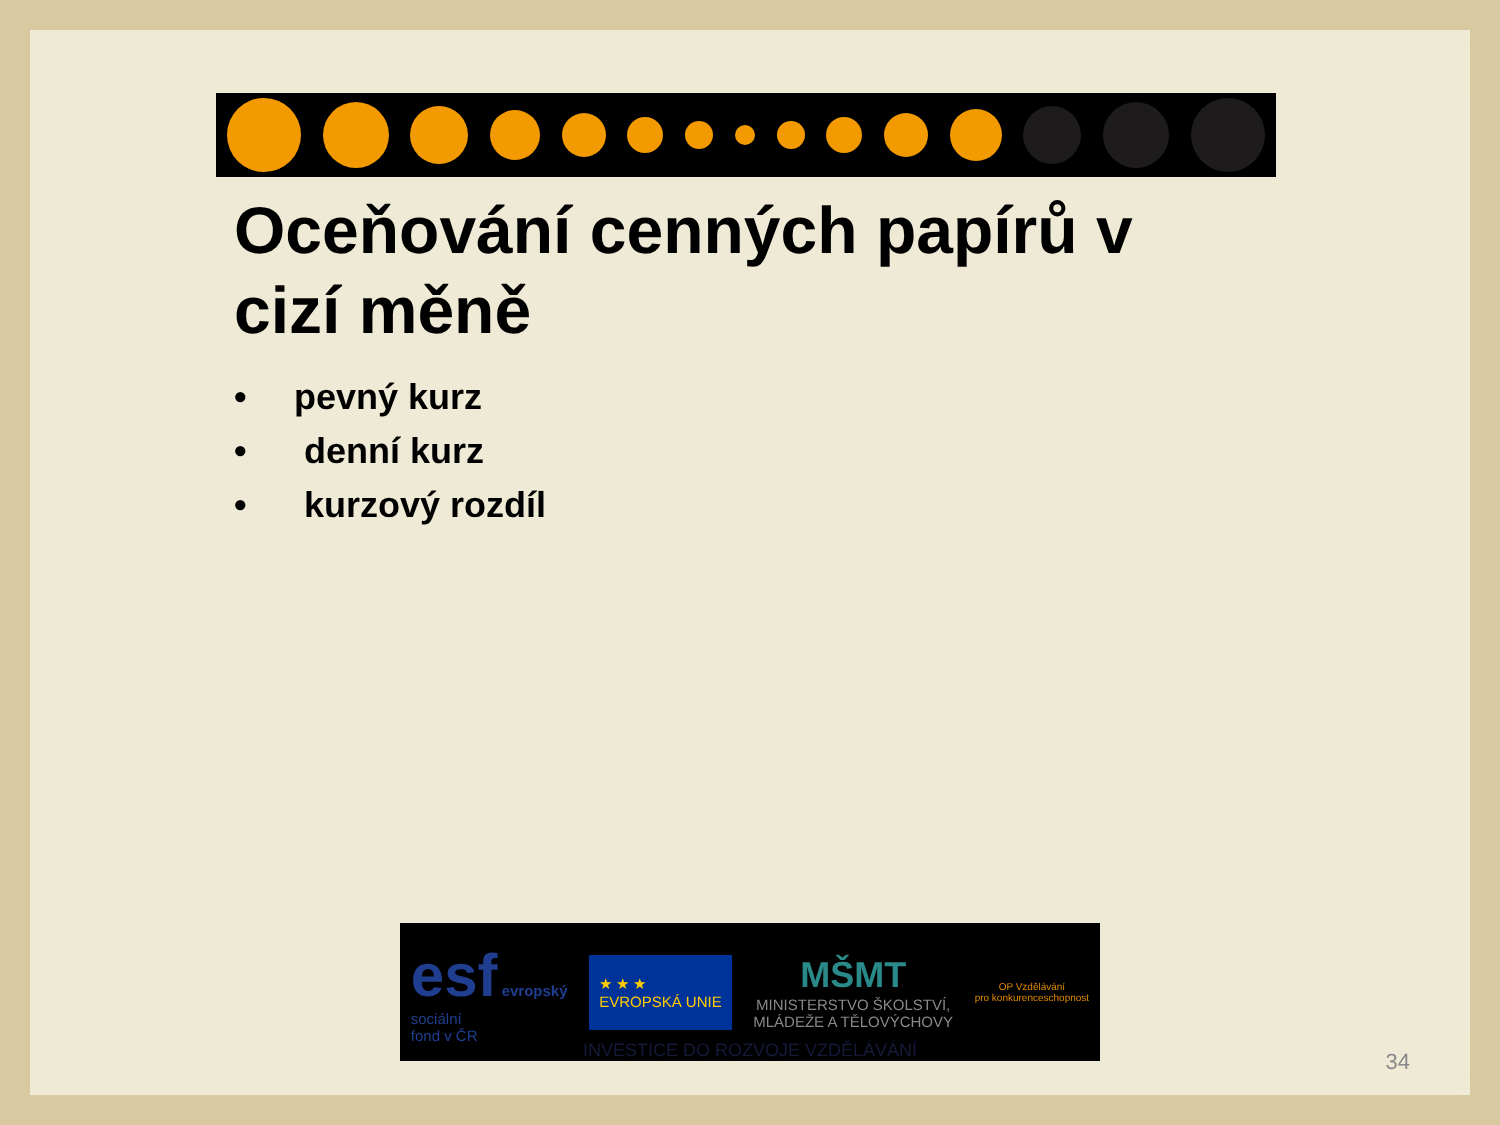Oceňování cenných papírů v cizí měně
• pevný kurz
• denní kurz
• kurzový rozdíl
esf evropský
sociální
fond v ČR
★ ★ ★
EVROPSKÁ UNIE
MŠMT
MINISTERSTVO ŠKOLSTVÍ,
MLÁDEŽE A TĚLOVÝCHOVY
OP Vzdělávání
pro konkurenceschopnost
INVESTICE DO ROZVOJE VZDĚLÁVÁNÍ
34